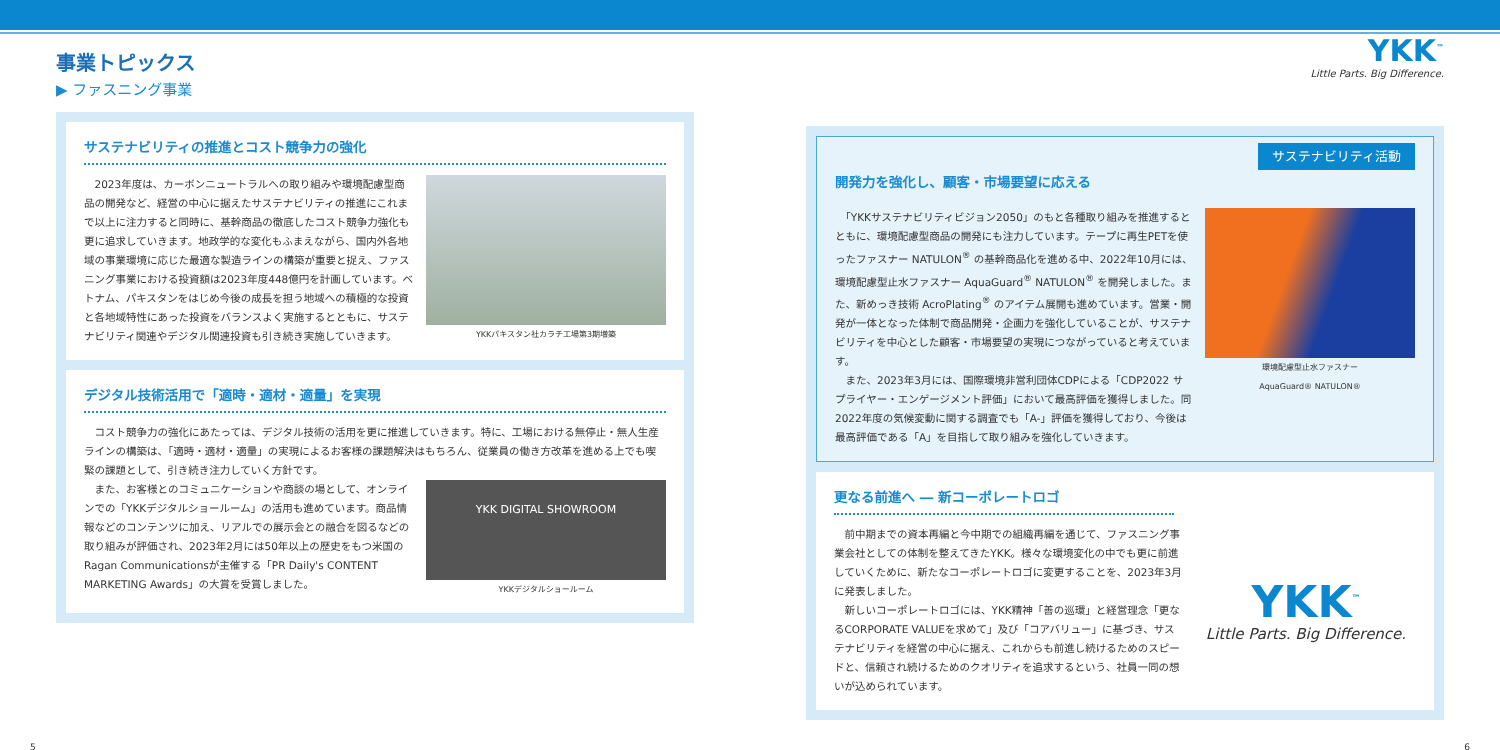事業トピックス
▶ ファスニング事業
サステナビリティの推進とコスト競争力の強化
　2023年度は、カーボンニュートラルへの取り組みや環境配慮型商品の開発など、経営の中心に据えたサステナビリティの推進にこれまで以上に注力すると同時に、基幹商品の徹底したコスト競争力強化も更に追求していきます。地政学的な変化もふまえながら、国内外各地域の事業環境に応じた最適な製造ラインの構築が重要と捉え、ファスニング事業における投資額は2023年度448億円を計画しています。ベトナム、パキスタンをはじめ今後の成長を担う地域への積極的な投資と各地域特性にあった投資をバランスよく実施するとともに、サステナビリティ関連やデジタル関連投資も引き続き実施していきます。
YKKパキスタン社カラチ工場第3期増築
デジタル技術活用で「適時・適材・適量」を実現
　コスト競争力の強化にあたっては、デジタル技術の活用を更に推進していきます。特に、工場における無停止・無人生産ラインの構築は、「適時・適材・適量」の実現によるお客様の課題解決はもちろん、従業員の働き方改革を進める上でも喫緊の課題として、引き続き注力していく方針です。
　また、お客様とのコミュニケーションや商談の場として、オンラインでの「YKKデジタルショールーム」の活用も進めています。商品情報などのコンテンツに加え、リアルでの展示会との融合を図るなどの取り組みが評価され、2023年2月には50年以上の歴史をもつ米国のRagan Communicationsが主催する「PR Daily's CONTENT MARKETING Awards」の大賞を受賞しました。
YKK DIGITAL SHOWROOM
YKKデジタルショールーム
YKK<sup>™</sup>
Little Parts. Big Difference.
サステナビリティ活動
開発力を強化し、顧客・市場要望に応える
　「YKKサステナビリティビジョン2050」のもと各種取り組みを推進するとともに、環境配慮型商品の開発にも注力しています。テープに再生PETを使ったファスナー NATULON<sup>®</sup> の基幹商品化を進める中、2022年10月には、環境配慮型止水ファスナー AquaGuard<sup>®</sup> NATULON<sup>®</sup> を開発しました。また、新めっき技術 AcroPlating<sup>®</sup> のアイテム展開も進めています。営業・開発が一体となった体制で商品開発・企画力を強化していることが、サステナビリティを中心とした顧客・市場要望の実現につながっていると考えています。
　また、2023年3月には、国際環境非営利団体CDPによる「CDP2022 サプライヤー・エンゲージメント評価」において最高評価を獲得しました。同2022年度の気候変動に関する調査でも「A-」評価を獲得しており、今後は最高評価である「A」を目指して取り組みを強化していきます。
環境配慮型止水ファスナー
AquaGuard® NATULON®
更なる前進へ ― 新コーポレートロゴ
　前中期までの資本再編と今中期での組織再編を通じて、ファスニング事業会社としての体制を整えてきたYKK。様々な環境変化の中でも更に前進していくために、新たなコーポレートロゴに変更することを、2023年3月に発表しました。
　新しいコーポレートロゴには、YKK精神「善の巡環」と経営理念「更なるCORPORATE VALUEを求めて」及び「コアバリュー」に基づき、サステナビリティを経営の中心に据え、これからも前進し続けるためのスピードと、信頼され続けるためのクオリティを追求するという、社員一同の想いが込められています。
YKK<sup>™</sup>
Little Parts. Big Difference.
5 6